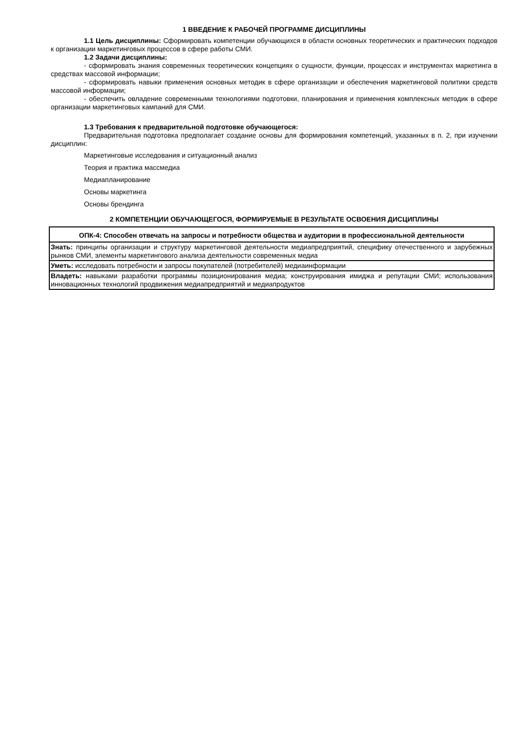1 ВВЕДЕНИЕ К РАБОЧЕЙ ПРОГРАММЕ ДИСЦИПЛИНЫ
1.1 Цель дисциплины: Сформировать компетенции обучающихся в области основных теоретических и практических подходов к организации маркетинговых процессов в сфере работы СМИ.
1.2 Задачи дисциплины:
- сформировать знания современных теоретических концепциях о сущности, функции, процессах и инструментах маркетинга в средствах массовой информации;
- сформировать навыки применения основных методик в сфере организации и обеспечения маркетинговой политики средств массовой информации;
- обеспечить овладение современными технологиями подготовки, планирования и применения комплексных методик в сфере организации маркетинговых кампаний для СМИ.
1.3 Требования к предварительной подготовке обучающегося:
Предварительная подготовка предполагает создание основы для формирования компетенций, указанных в п. 2, при изучении дисциплин:
Маркетинговые исследования и ситуационный анализ
Теория и практика массмедиа
Медиапланирование
Основы маркетинга
Основы брендинга
2 КОМПЕТЕНЦИИ ОБУЧАЮЩЕГОСЯ, ФОРМИРУЕМЫЕ В РЕЗУЛЬТАТЕ ОСВОЕНИЯ ДИСЦИПЛИНЫ
| ОПК-4: Способен отвечать на запросы и потребности общества и аудитории в профессиональной деятельности |
| --- |
| Знать: принципы организации и структуру маркетинговой деятельности медиапредприятий, специфику отечественного и зарубежных рынков СМИ, элементы маркетингового анализа деятельности современных медиа |
| Уметь: исследовать потребности и запросы покупателей (потребителей) медиаинформации |
| Владеть: навыками разработки программы позиционирования медиа; конструирования имиджа и репутации СМИ; использования инновационных технологий продвижения медиапредприятий и медиапродуктов |